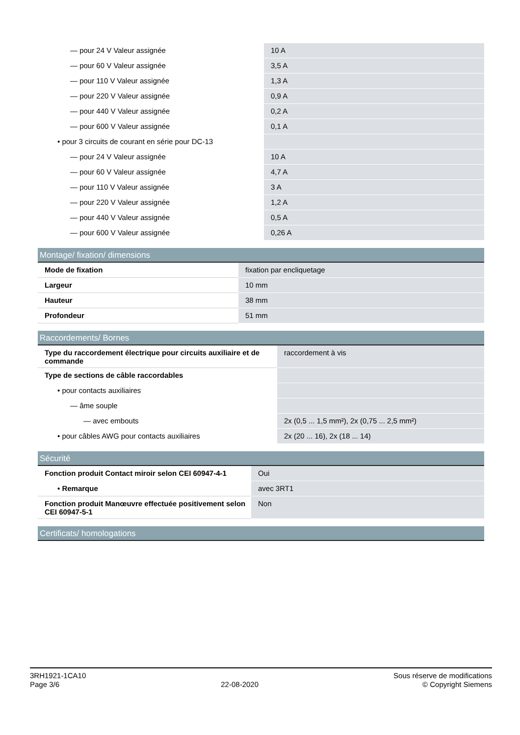| — pour 24 V Valeur assignée | 10 A |
| — pour 60 V Valeur assignée | 3,5 A |
| — pour 110 V Valeur assignée | 1,3 A |
| — pour 220 V Valeur assignée | 0,9 A |
| — pour 440 V Valeur assignée | 0,2 A |
| — pour 600 V Valeur assignée | 0,1 A |
| • pour 3 circuits de courant en série pour DC-13 | |
| — pour 24 V Valeur assignée | 10 A |
| — pour 60 V Valeur assignée | 4,7 A |
| — pour 110 V Valeur assignée | 3 A |
| — pour 220 V Valeur assignée | 1,2 A |
| — pour 440 V Valeur assignée | 0,5 A |
| — pour 600 V Valeur assignée | 0,26 A |
Montage/ fixation/ dimensions
| Mode de fixation | fixation par encliquetage |
| Largeur | 10 mm |
| Hauteur | 38 mm |
| Profondeur | 51 mm |
Raccordements/ Bornes
| Type du raccordement électrique pour circuits auxiliaire et de commande | raccordement à vis |
| Type de sections de câble raccordables | |
| • pour contacts auxiliaires | |
| — âme souple | |
| — avec embouts | 2x (0,5 ... 1,5 mm²), 2x (0,75 ... 2,5 mm²) |
| • pour câbles AWG pour contacts auxiliaires | 2x (20 ... 16), 2x (18 ... 14) |
Sécurité
| Fonction produit Contact miroir selon CEI 60947-4-1 | Oui |
| • Remarque | avec 3RT1 |
| Fonction produit Manœuvre effectuée positivement selon CEI 60947-5-1 | Non |
Certificats/ homologations
3RH1921-1CA10
Page 3/6
22-08-2020
Sous réserve de modifications
© Copyright Siemens